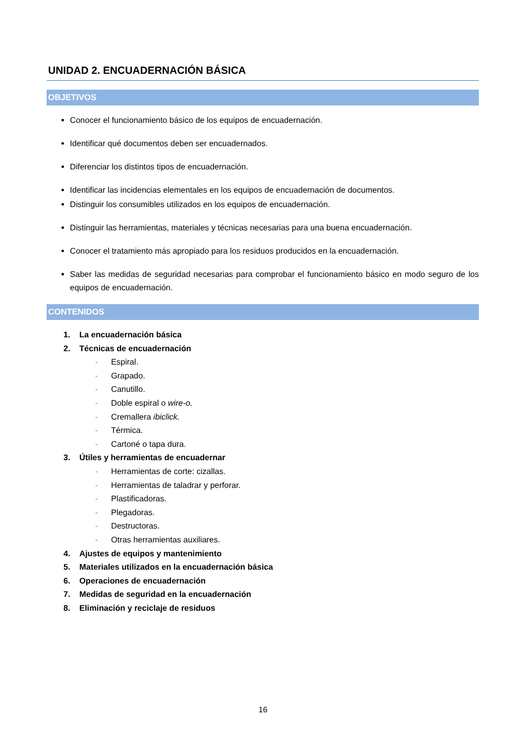UNIDAD 2. ENCUADERNACIÓN BÁSICA
OBJETIVOS
Conocer el funcionamiento básico de los equipos de encuadernación.
Identificar qué documentos deben ser encuadernados.
Diferenciar los distintos tipos de encuadernación.
Identificar las incidencias elementales en los equipos de encuadernación de documentos.
Distinguir los consumibles utilizados en los equipos de encuadernación.
Distinguir las herramientas, materiales y técnicas necesarias para una buena encuadernación.
Conocer el tratamiento más apropiado para los residuos producidos en la encuadernación.
Saber las medidas de seguridad necesarias para comprobar el funcionamiento básico en modo seguro de los equipos de encuadernación.
CONTENIDOS
1. La encuadernación básica
2. Técnicas de encuadernación
- Espiral.
- Grapado.
- Canutillo.
- Doble espiral o wire-o.
- Cremallera ibiclick.
- Térmica.
- Cartoné o tapa dura.
3. Útiles y herramientas de encuadernar
- Herramientas de corte: cizallas.
- Herramientas de taladrar y perforar.
- Plastificadoras.
- Plegadoras.
- Destructoras.
- Otras herramientas auxiliares.
4. Ajustes de equipos y mantenimiento
5. Materiales utilizados en la encuadernación básica
6. Operaciones de encuadernación
7. Medidas de seguridad en la encuadernación
8. Eliminación y reciclaje de residuos
16